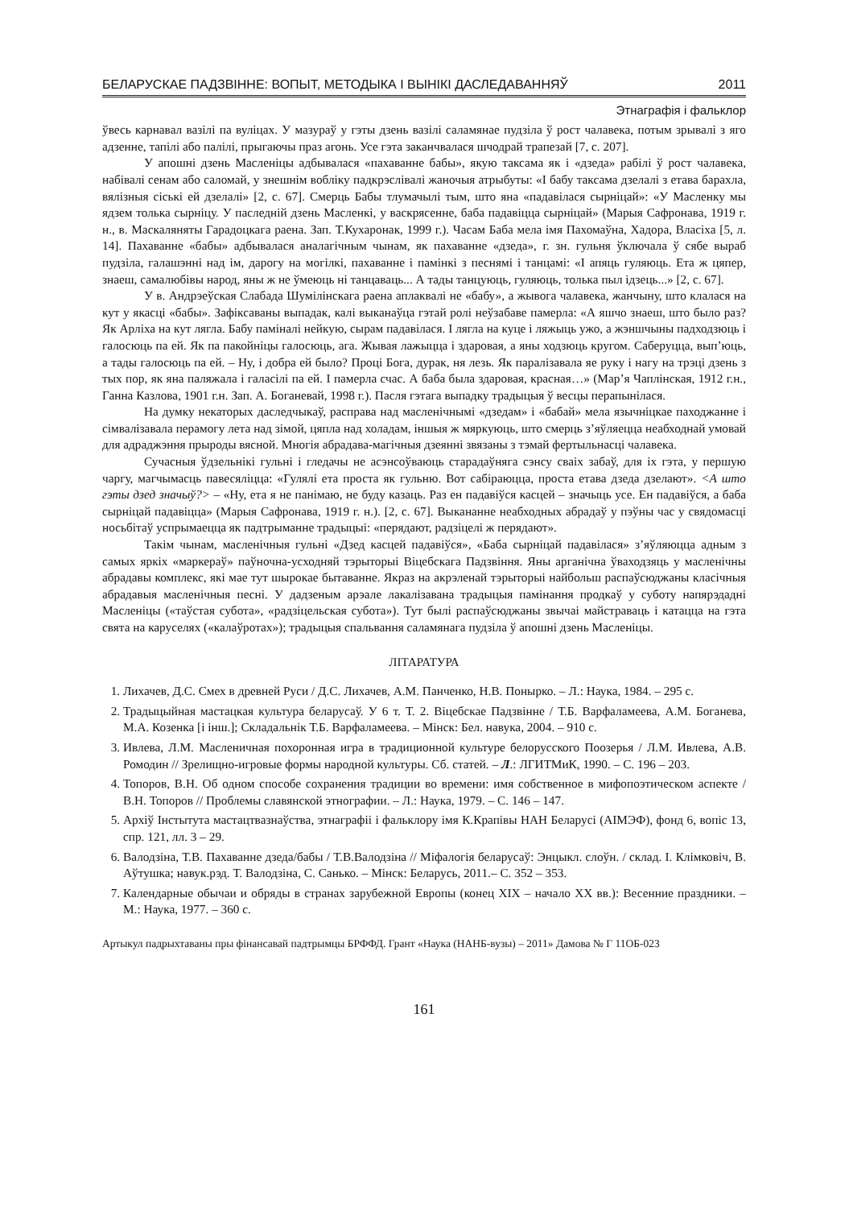БЕЛАРУСКАЕ ПАДЗВІННЕ: ВОПЫТ, МЕТОДЫКА І ВЫНІКІ ДАСЛЕДАВАННЯЎ 2011
Этнаграфія і фальклор
ўвесь карнавал вазілі па вуліцах. У мазураў у гэты дзень вазілі саламянае пудзіла ў рост чалавека, потым зрывалі з яго адзенне, тапілі або палілі, прыгаючы праз агонь. Усе гэта заканчвалася шчодрай трапезай [7, с. 207].
У апошні дзень Масленіцы адбывалася «пахаванне бабы», якую таксама як і «дзеда» рабілі ў рост чалавека, набівалі сенам або саломай, у знешнім вобліку падкрэслівалі жаночыя атрыбуты: «І бабу таксама дзелалі з етава барахла, вялізныя сіські ей дзелалі» [2, с. 67]. Смерць Бабы тлумачылі тым, што яна «падавілася сырніцай»: «У Масленку мы ядзем толька сырніцу. У паследній дзень Масленкі, у васкрясенне, баба падавіцца сырніцай» (Марыя Сафронава, 1919 г. н., в. Маскаляняты Гарадоцкага раена. Зап. Т.Кухаронак, 1999 г.). Часам Баба мела імя Пахомаўна, Хадора, Власіха [5, л. 14]. Пахаванне «бабы» адбывалася аналагічным чынам, як пахаванне «дзеда», г. зн. гульня ўключала ў сябе выраб пудзіла, галашэнні над ім, дарогу на могілкі, пахаванне і памінкі з песнямі і танцамі: «І апяць гуляюць. Ета ж цяпер, знаеш, самалюбівы народ, яны ж не ўмеюць ні танцаваць... А тады танцуюць, гуляюць, толька пыл ідзець...» [2, с. 67].
У в. Андрэеўская Слабада Шумілінскага раена аплаквалі не «бабу», а жывога чалавека, жанчыну, што клалася на кут у якасці «бабы». Зафіксаваны выпадак, калі выканаўца гэтай ролі неўзабаве памерла: «А яшчо знаеш, што было раз? Як Арліха на кут лягла. Бабу паміналі нейкую, сырам падавілася. І лягла на куце і ляжыць ужо, а жэншчыны падходзюць і галосюць па ей. Як па пакойніцы галосюць, ага. Жывая лажыцца і здаровая, а яны ходзюць кругом. Саберуцца, вып’юць, а тады галосюць па ей. – Ну, і добра ей было? Проці Бога, дурак, ня лезь. Як паралізавала яе руку і нагу на трэці дзень з тых пор, як яна паляжала і галасілі па ей. І памерла счас. А баба была здаровая, красная…» (Мар’я Чаплінская, 1912 г.н., Ганна Казлова, 1901 г.н. Зап. А. Боганевай, 1998 г.). Пасля гэтага выпадку традыцыя ў весцы перапынілася.
На думку некаторых даследчыкаў, расправа над масленічнымі «дзедам» і «бабай» мела язычніцкае паходжанне і сімвалізавала перамогу лета над зімой, цяпла над холадам, іншыя ж мяркуюць, што смерць з’яўляецца неабходнай умовай для адраджэння прыроды вясной. Многія абрадава-магічныя дзеянні звязаны з тэмай фертыльнасці чалавека.
Сучасныя ўдзельнікі гульні і гледачы не асэнсоўваюць старадаўняга сэнсу сваіх забаў, для іх гэта, у першую чаргу, магчымасць павесяліцца: «Гулялі ета проста як гульню. Вот сабіраюцца, проста етава дзеда дзелают». <А што гэты дзед значыў?> – «Ну, ета я не панімаю, не буду казаць. Раз ен падавіўся касцей – значыць усе. Ен падавіўся, а баба сырніцай падавіцца» (Марыя Сафронава, 1919 г. н.). [2, с. 67]. Выкананне неабходных абрадаў у пэўны час у свядомасці носьбітаў успрымаецца як падтрыманне традыцыі: «перядают, радзіцелі ж перядают».
Такім чынам, масленічныя гульні «Дзед касцей падавіўся», «Баба сырніцай падавілася» з’яўляюцца адным з самых яркіх «маркераў» паўночна-усходняй тэрыторыі Віцебскага Падзвіння. Яны арганічна ўваходзяць у масленічны абрадавы комплекс, які мае тут шырокае бытаванне. Якраз на акрэленай тэрыторыі найбольш распаўсюджаны класічныя абрадавыя масленічныя песні. У дадзеным арэале лакалізавана традыцыя памінання продкаў у суботу напярэдадні Масленіцы («таўстая субота», «радзіцельская субота»). Тут былі распаўсюджаны звычаі майстраваць і катацца на гэта свята на каруселях («калаўротах»); традыцыя спальвання саламянага пудзіла ў апошні дзень Масленіцы.
ЛІТАРАТУРА
1. Лихачев, Д.С. Смех в древней Руси / Д.С. Лихачев, А.М. Панченко, Н.В. Понырко. – Л.: Наука, 1984. – 295 с.
2. Традыцыйная мастацкая культура беларусаў. У 6 т. Т. 2. Віцебскае Падзвінне / Т.Б. Варфаламеева, А.М. Боганева, М.А. Козенка [і інш.]; Складальнік Т.Б. Варфаламеева. – Мінск: Бел. навука, 2004. – 910 с.
3. Ивлева, Л.М. Масленичная похоронная игра в традиционной культуре белорусского Поозерья / Л.М. Ивлева, А.В. Ромодин // Зрелищно-игровые формы народной культуры. Сб. статей. – Л.: ЛГИТМиК, 1990. – С. 196 – 203.
4. Топоров, В.Н. Об одном способе сохранения традиции во времени: имя собственное в мифопоэтическом аспекте / В.Н. Топоров // Проблемы славянской этнографии. – Л.: Наука, 1979. – С. 146 – 147.
5. Архіў Інстытута мастацтвазнаўства, этнаграфіі і фальклору імя К.Крапівы НАН Беларусі (АІМЭФ), фонд 6, вопіс 13, спр. 121, лл. 3 – 29.
6. Валодзіна, Т.В. Пахаванне дзеда/бабы / Т.В.Валодзіна // Міфалогія беларусаў: Энцыкл. слоўн. / склад. І. Клімковіч, В. Аўтушка; навук.рэд. Т. Валодзіна, С. Санько. – Мінск: Беларусь, 2011.– С. 352 – 353.
7. Календарные обычаи и обряды в странах зарубежной Европы (конец XIX – начало XX вв.): Весенние праздники. – М.: Наука, 1977. – 360 с.
Артыкул падрыхтаваны пры фінансавай падтрымцы БРФФД. Грант «Наука (НАНБ-вузы) – 2011» Дамова № Г 11ОБ-023
161